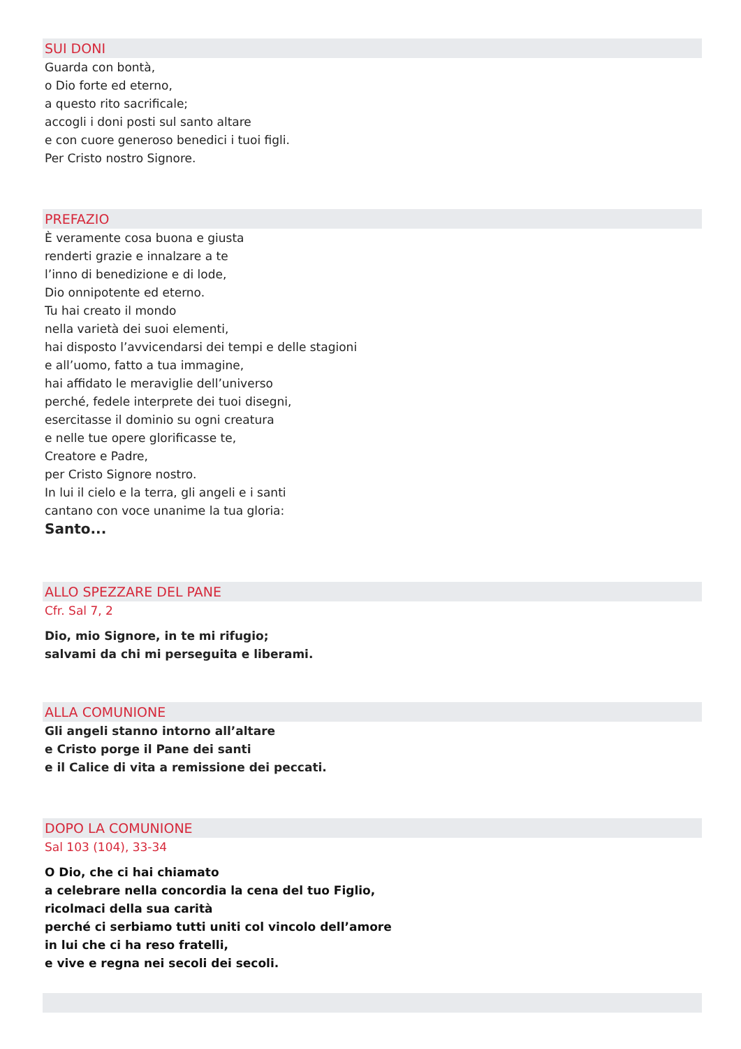SUI DONI
Guarda con bontà,
o Dio forte ed eterno,
a questo rito sacrificale;
accogli i doni posti sul santo altare
e con cuore generoso benedici i tuoi figli.
Per Cristo nostro Signore.
PREFAZIO
È veramente cosa buona e giusta
renderti grazie e innalzare a te
l’inno di benedizione e di lode,
Dio onnipotente ed eterno.
Tu hai creato il mondo
nella varietà dei suoi elementi,
hai disposto l’avvicendarsi dei tempi e delle stagioni
e all’uomo, fatto a tua immagine,
hai affidato le meraviglie dell’universo
perché, fedele interprete dei tuoi disegni,
esercitasse il dominio su ogni creatura
e nelle tue opere glorificasse te,
Creatore e Padre,
per Cristo Signore nostro.
In lui il cielo e la terra, gli angeli e i santi
cantano con voce unanime la tua gloria:
Santo...
ALLO SPEZZARE DEL PANE
Cfr. Sal 7, 2
Dio, mio Signore, in te mi rifugio;
salvami da chi mi perseguita e liberami.
ALLA COMUNIONE
Gli angeli stanno intorno all’altare
e Cristo porge il Pane dei santi
e il Calice di vita a remissione dei peccati.
DOPO LA COMUNIONE
Sal 103 (104), 33-34
O Dio, che ci hai chiamato
a celebrare nella concordia la cena del tuo Figlio,
ricolmaci della sua carità
perché ci serbiamo tutti uniti col vincolo dell’amore
in lui che ci ha reso fratelli,
e vive e regna nei secoli dei secoli.